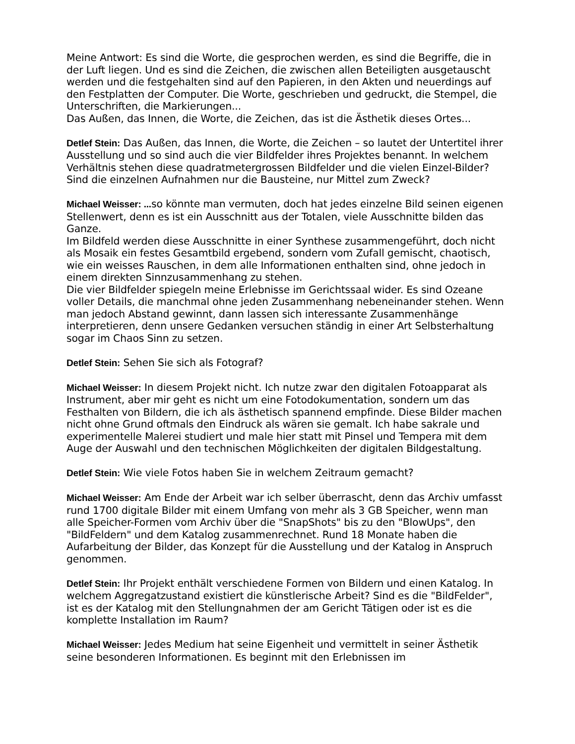Meine Antwort: Es sind die Worte, die gesprochen werden, es sind die Begriffe, die in der Luft liegen. Und es sind die Zeichen, die zwischen allen Beteiligten ausgetauscht werden und die festgehalten sind auf den Papieren, in den Akten und neuerdings auf den Festplatten der Computer. Die Worte, geschrieben und gedruckt, die Stempel, die Unterschriften, die Markierungen...
Das Außen, das Innen, die Worte, die Zeichen, das ist die Ästhetik dieses Ortes...
Detlef Stein: Das Außen, das Innen, die Worte, die Zeichen – so lautet der Untertitel ihrer Ausstellung und so sind auch die vier Bildfelder ihres Projektes benannt. In welchem Verhältnis stehen diese quadratmetergrossen Bildfelder und die vielen Einzel-Bilder? Sind die einzelnen Aufnahmen nur die Bausteine, nur Mittel zum Zweck?
Michael Weisser: ... so könnte man vermuten, doch hat jedes einzelne Bild seinen eigenen Stellenwert, denn es ist ein Ausschnitt aus der Totalen, viele Ausschnitte bilden das Ganze.
Im Bildfeld werden diese Ausschnitte in einer Synthese zusammengeführt, doch nicht als Mosaik ein festes Gesamtbild ergebend, sondern vom Zufall gemischt, chaotisch, wie ein weisses Rauschen, in dem alle Informationen enthalten sind, ohne jedoch in einem direkten Sinnzusammenhang zu stehen.
Die vier Bildfelder spiegeln meine Erlebnisse im Gerichtssaal wider. Es sind Ozeane voller Details, die manchmal ohne jeden Zusammenhang nebeneinander stehen. Wenn man jedoch Abstand gewinnt, dann lassen sich interessante Zusammenhänge interpretieren, denn unsere Gedanken versuchen ständig in einer Art Selbsterhaltung sogar im Chaos Sinn zu setzen.
Detlef Stein: Sehen Sie sich als Fotograf?
Michael Weisser: In diesem Projekt nicht. Ich nutze zwar den digitalen Fotoapparat als Instrument, aber mir geht es nicht um eine Fotodokumentation, sondern um das Festhalten von Bildern, die ich als ästhetisch spannend empfinde. Diese Bilder machen nicht ohne Grund oftmals den Eindruck als wären sie gemalt. Ich habe sakrale und experimentelle Malerei studiert und male hier statt mit Pinsel und Tempera mit dem Auge der Auswahl und den technischen Möglichkeiten der digitalen Bildgestaltung.
Detlef Stein: Wie viele Fotos haben Sie in welchem Zeitraum gemacht?
Michael Weisser: Am Ende der Arbeit war ich selber überrascht, denn das Archiv umfasst rund 1700 digitale Bilder mit einem Umfang von mehr als 3 GB Speicher, wenn man alle Speicher-Formen vom Archiv über die "SnapShots" bis zu den "BlowUps", den "BildFeldern" und dem Katalog zusammenrechnet. Rund 18 Monate haben die Aufarbeitung der Bilder, das Konzept für die Ausstellung und der Katalog in Anspruch genommen.
Detlef Stein: Ihr Projekt enthält verschiedene Formen von Bildern und einen Katalog. In welchem Aggregatzustand existiert die künstlerische Arbeit? Sind es die "BildFelder", ist es der Katalog mit den Stellungnahmen der am Gericht Tätigen oder ist es die komplette Installation im Raum?
Michael Weisser: Jedes Medium hat seine Eigenheit und vermittelt in seiner Ästhetik seine besonderen Informationen. Es beginnt mit den Erlebnissen im